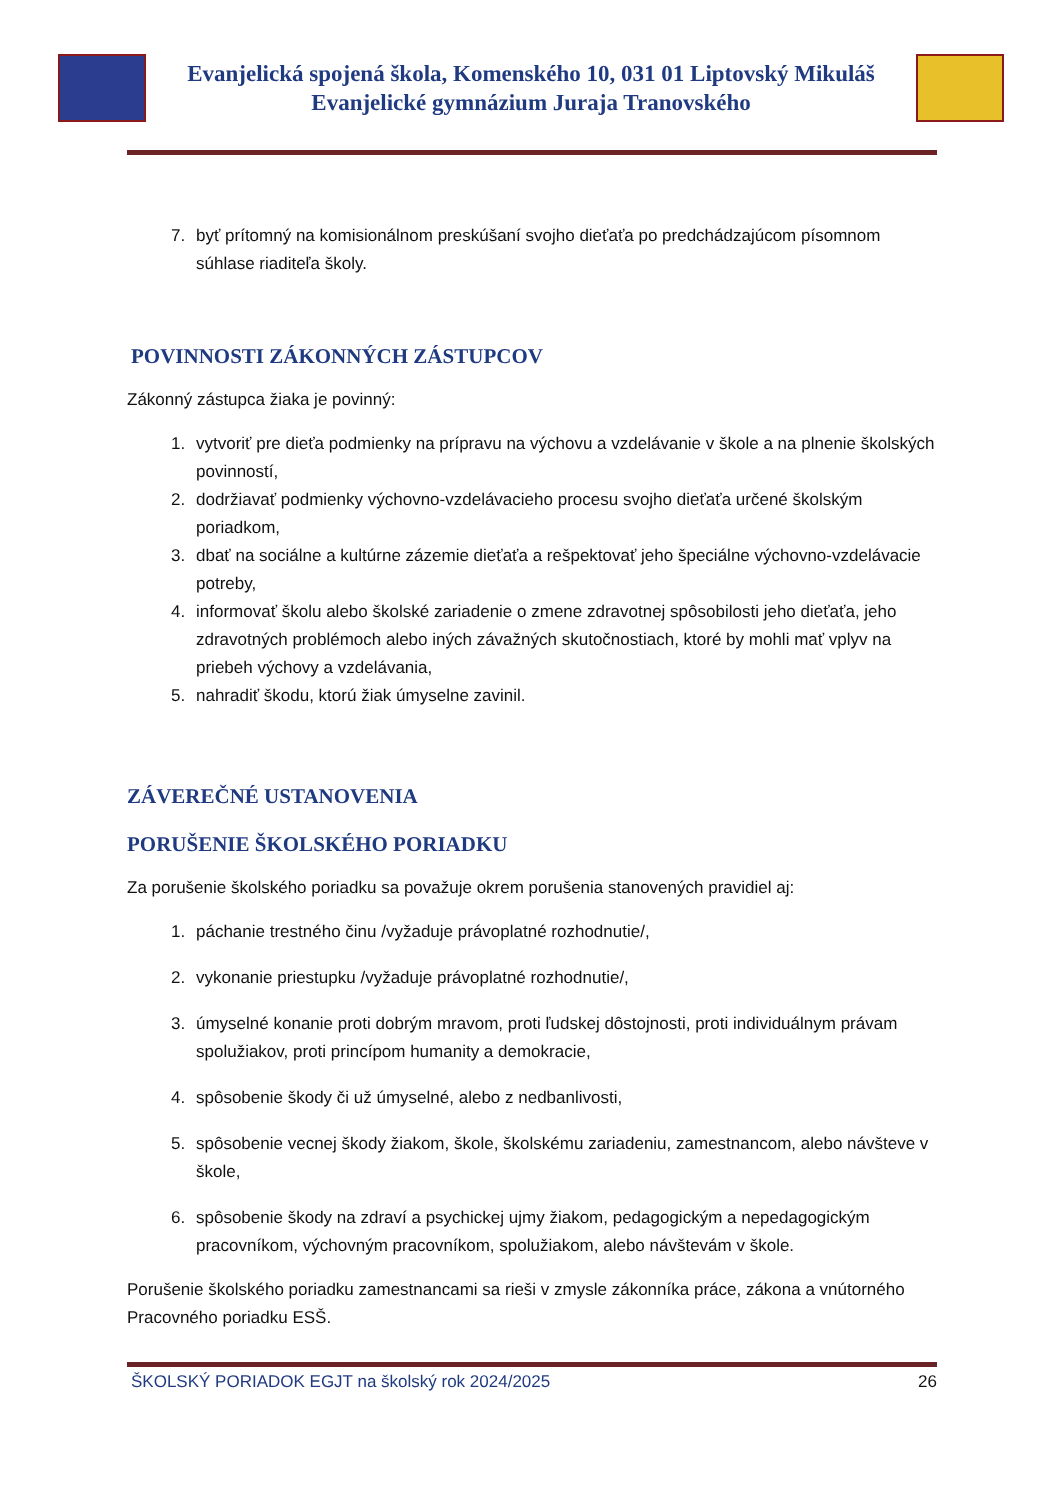Evanjelická spojená škola, Komenského 10, 031 01 Liptovský Mikuláš
Evanjelické gymnázium Juraja Tranovského
7. byť prítomný na komisionálnom preskúšaní svojho dieťaťa po predchádzajúcom písomnom súhlase riaditeľa školy.
POVINNOSTI ZÁKONNÝCH ZÁSTUPCOV
Zákonný zástupca žiaka je povinný:
1. vytvoriť pre dieťa podmienky na prípravu na výchovu a vzdelávanie v škole a na plnenie školských povinností,
2. dodržiavať podmienky výchovno-vzdelávacieho procesu svojho dieťaťa určené školským poriadkom,
3. dbať na sociálne a kultúrne zázemie dieťaťa a rešpektovať jeho špeciálne výchovno-vzdelávacie potreby,
4. informovať školu alebo školské zariadenie o zmene zdravotnej spôsobilosti jeho dieťaťa, jeho zdravotných problémoch alebo iných závažných skutočnostiach, ktoré by mohli mať vplyv na priebeh výchovy a vzdelávania,
5. nahradiť škodu, ktorú žiak úmyselne zavinil.
ZÁVEREČNÉ USTANOVENIA
PORUŠENIE ŠKOLSKÉHO PORIADKU
Za porušenie školského poriadku sa považuje okrem porušenia stanovených pravidiel aj:
1. páchanie trestného činu /vyžaduje právoplatné rozhodnutie/,
2. vykonanie priestupku /vyžaduje právoplatné rozhodnutie/,
3. úmyselné konanie proti dobrým mravom, proti ľudskej dôstojnosti, proti individuálnym právam spolužiakov, proti princípom humanity a demokracie,
4. spôsobenie škody či už úmyselné, alebo z nedbanlivosti,
5. spôsobenie vecnej škody žiakom, škole, školskému zariadeniu, zamestnancom, alebo návšteve v škole,
6. spôsobenie škody na zdraví a psychickej ujmy žiakom, pedagogickým a nepedagogickým pracovníkom, výchovným pracovníkom, spolužiakom, alebo návštevám v škole.
Porušenie školského poriadku zamestnancami sa rieši v zmysle zákonníka práce, zákona a vnútorného Pracovného poriadku ESŠ.
ŠKOLSKÝ PORIADOK EGJT na školský rok 2024/2025 26